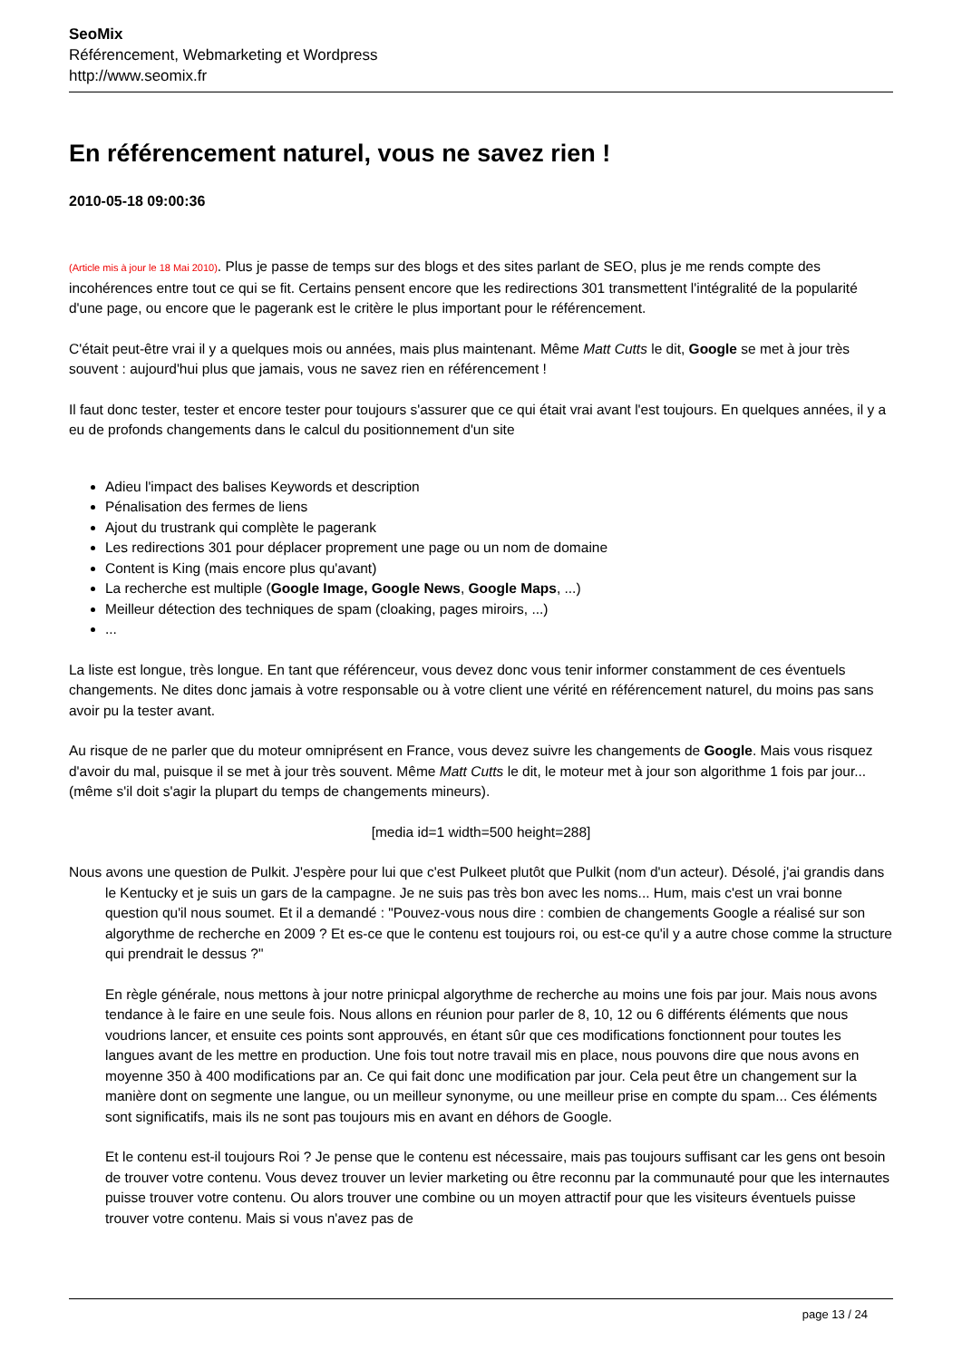SeoMix
Référencement, Webmarketing et Wordpress
http://www.seomix.fr
En référencement naturel, vous ne savez rien !
2010-05-18 09:00:36
(Article mis à jour le 18 Mai 2010). Plus je passe de temps sur des blogs et des sites parlant de SEO, plus je me rends compte des incohérences entre tout ce qui se fit. Certains pensent encore que les redirections 301 transmettent l'intégralité de la popularité d'une page, ou encore que le pagerank est le critère le plus important pour le référencement.
C'était peut-être vrai il y a quelques mois ou années, mais plus maintenant. Même Matt Cutts le dit, Google se met à jour très souvent : aujourd'hui plus que jamais, vous ne savez rien en référencement !
Il faut donc tester, tester et encore tester pour toujours s'assurer que ce qui était vrai avant l'est toujours. En quelques années, il y a eu de profonds changements dans le calcul du positionnement d'un site
Adieu l'impact des balises Keywords et description
Pénalisation des fermes de liens
Ajout du trustrank qui complète le pagerank
Les redirections 301 pour déplacer proprement une page ou un nom de domaine
Content is King (mais encore plus qu'avant)
La recherche est multiple (Google Image, Google News, Google Maps, ...)
Meilleur détection des techniques de spam (cloaking, pages miroirs, ...)
...
La liste est longue, très longue. En tant que référenceur, vous devez donc vous tenir informer constamment de ces éventuels changements. Ne dites donc jamais à votre responsable ou à votre client une vérité en référencement naturel, du moins pas sans avoir pu la tester avant.
Au risque de ne parler que du moteur omniprésent en France, vous devez suivre les changements de Google. Mais vous risquez d'avoir du mal, puisque il se met à jour très souvent. Même Matt Cutts le dit, le moteur met à jour son algorithme 1 fois par jour... (même s'il doit s'agir la plupart du temps de changements mineurs).
[media id=1 width=500 height=288]
Nous avons une question de Pulkit. J'espère pour lui que c'est Pulkeet plutôt que Pulkit (nom d'un acteur). Désolé, j'ai grandis dans le Kentucky et je suis un gars de la campagne. Je ne suis pas très bon avec les noms... Hum, mais c'est un vrai bonne question qu'il nous soumet. Et il a demandé : "Pouvez-vous nous dire : combien de changements Google a réalisé sur son algorythme de recherche en 2009 ? Et es-ce que le contenu est toujours roi, ou est-ce qu'il y a autre chose comme la structure qui prendrait le dessus ?"
En règle générale, nous mettons à jour notre prinicpal algorythme de recherche au moins une fois par jour. Mais nous avons tendance à le faire en une seule fois. Nous allons en réunion pour parler de 8, 10, 12 ou 6 différents éléments que nous voudrions lancer, et ensuite ces points sont approuvés, en étant sûr que ces modifications fonctionnent pour toutes les langues avant de les mettre en production. Une fois tout notre travail mis en place, nous pouvons dire que nous avons en moyenne 350 à 400 modifications par an. Ce qui fait donc une modification par jour. Cela peut être un changement sur la manière dont on segmente une langue, ou un meilleur synonyme, ou une meilleur prise en compte du spam... Ces éléments sont significatifs, mais ils ne sont pas toujours mis en avant en déhors de Google.
Et le contenu est-il toujours Roi ? Je pense que le contenu est nécessaire, mais pas toujours suffisant car les gens ont besoin de trouver votre contenu. Vous devez trouver un levier marketing ou être reconnu par la communauté pour que les internautes puisse trouver votre contenu. Ou alors trouver une combine ou un moyen attractif pour que les visiteurs éventuels puisse trouver votre contenu. Mais si vous n'avez pas de
page 13 / 24